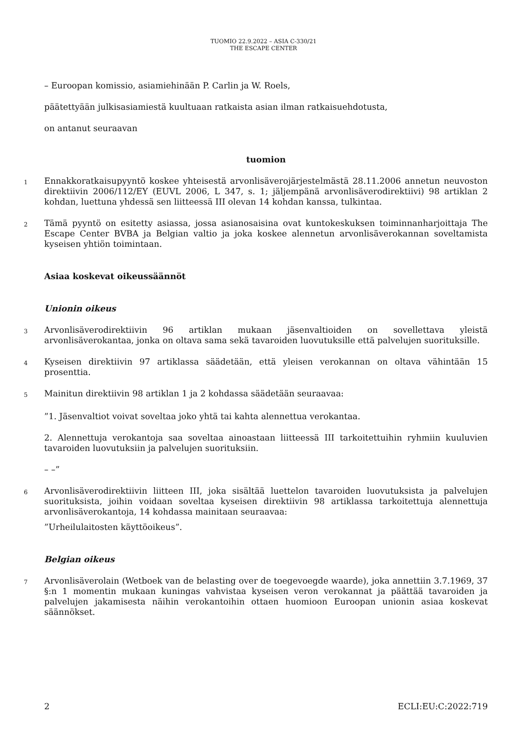TUOMIO 22.9.2022 – ASIA C-330/21
THE ESCAPE CENTER
– Euroopan komissio, asiamiehinään P. Carlin ja W. Roels,
päätettyään julkisasiamiestä kuultuaan ratkaista asian ilman ratkaisuehdotusta,
on antanut seuraavan
tuomion
1
Ennakkoratkaisupyyntö koskee yhteisestä arvonlisäverojärjestelmästä 28.11.2006 annetun neuvoston direktiivin 2006/112/EY (EUVL 2006, L 347, s. 1; jäljempänä arvonlisäverodirektiivi) 98 artiklan 2 kohdan, luettuna yhdessä sen liitteessä III olevan 14 kohdan kanssa, tulkintaa.
2
Tämä pyyntö on esitetty asiassa, jossa asianosaisina ovat kuntokeskuksen toiminnanharjoittaja The Escape Center BVBA ja Belgian valtio ja joka koskee alennetun arvonlisäverokannan soveltamista kyseisen yhtiön toimintaan.
Asiaa koskevat oikeussäännöt
Unionin oikeus
3
Arvonlisäverodirektiivin 96 artiklan mukaan jäsenvaltioiden on sovellettava yleistä arvonlisäverokantaa, jonka on oltava sama sekä tavaroiden luovutuksille että palvelujen suorituksille.
4
Kyseisen direktiivin 97 artiklassa säädetään, että yleisen verokannan on oltava vähintään 15 prosenttia.
5
Mainitun direktiivin 98 artiklan 1 ja 2 kohdassa säädetään seuraavaa:
”1. Jäsenvaltiot voivat soveltaa joko yhtä tai kahta alennettua verokantaa.
2. Alennettuja verokantoja saa soveltaa ainoastaan liitteessä III tarkoitettuihin ryhmiin kuuluvien tavaroiden luovutuksiin ja palvelujen suorituksiin.
– –”
6
Arvonlisäverodirektiivin liitteen III, joka sisältää luettelon tavaroiden luovutuksista ja palvelujen suorituksista, joihin voidaan soveltaa kyseisen direktiivin 98 artiklassa tarkoitettuja alennettuja arvonlisäverokantoja, 14 kohdassa mainitaan seuraavaa:
”Urheilulaitosten käyttöoikeus”.
Belgian oikeus
7
Arvonlisäverolain (Wetboek van de belasting over de toegevoegde waarde), joka annettiin 3.7.1969, 37 §:n 1 momentin mukaan kuningas vahvistaa kyseisen veron verokannat ja päättää tavaroiden ja palvelujen jakamisesta näihin verokantoihin ottaen huomioon Euroopan unionin asiaa koskevat säännökset.
2 ECLI:EU:C:2022:719